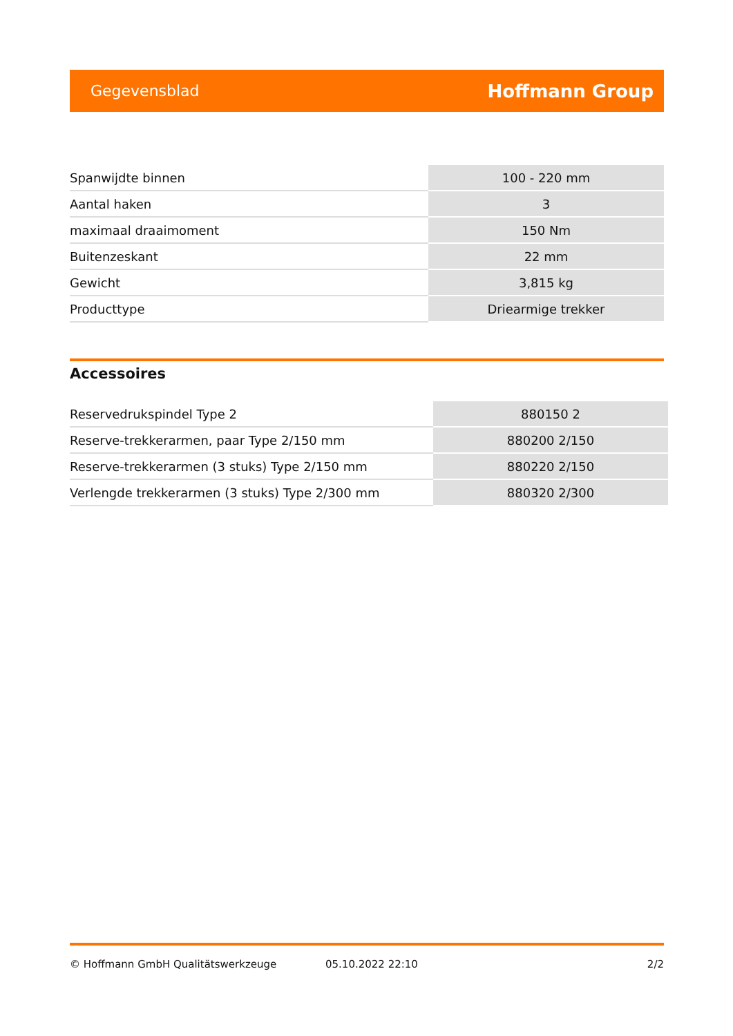Gegevensblad Hoffmann Group
| Spanwijdte binnen | 100 - 220 mm |
| Aantal haken | 3 |
| maximaal draaimoment | 150 Nm |
| Buitenzeskant | 22 mm |
| Gewicht | 3,815 kg |
| Producttype | Driearmige trekker |
Accessoires
| Reservedrukspindel Type 2 | 880150 2 |
| Reserve-trekkerarmen, paar Type 2/150 mm | 880200 2/150 |
| Reserve-trekkerarmen (3 stuks) Type 2/150 mm | 880220 2/150 |
| Verlengde trekkerarmen (3 stuks) Type 2/300 mm | 880320 2/300 |
© Hoffmann GmbH Qualitätswerkzeuge 05.10.2022 22:10 2/2